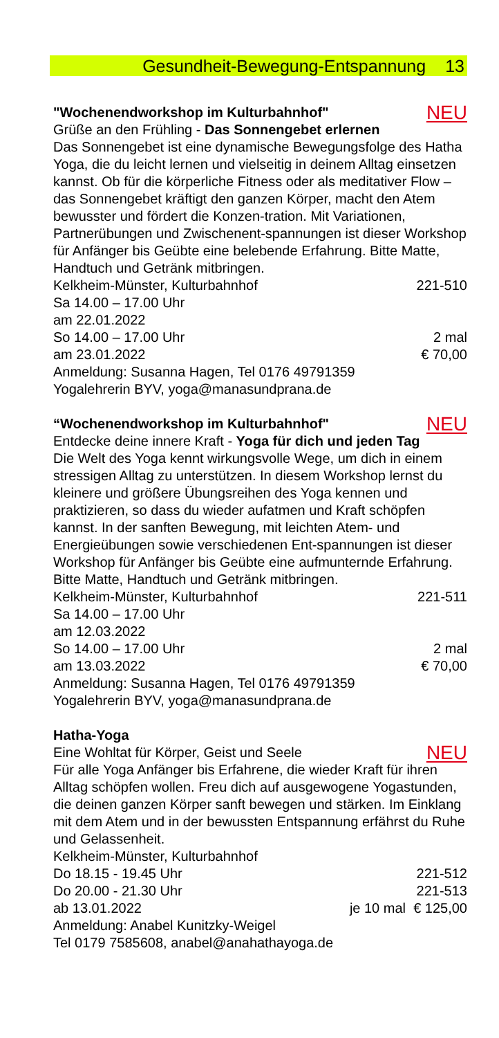Gesundheit-Bewegung-Entspannung 13
"Wochenendworkshop im Kulturbahnhof" NEU
Grüße an den Frühling - Das Sonnengebet erlernen
Das Sonnengebet ist eine dynamische Bewegungsfolge des Hatha Yoga, die du leicht lernen und vielseitig in deinem Alltag einsetzen kannst. Ob für die körperliche Fitness oder als meditativer Flow – das Sonnengebet kräftigt den ganzen Körper, macht den Atem bewusster und fördert die Konzen-tration. Mit Variationen, Partnerübungen und Zwischenent-spannungen ist dieser Workshop für Anfänger bis Geübte eine belebende Erfahrung. Bitte Matte, Handtuch und Getränk mitbringen.
Kelkheim-Münster, Kulturbahnhof 221-510
Sa 14.00 – 17.00 Uhr
am 22.01.2022
So 14.00 – 17.00 Uhr 2 mal
am 23.01.2022 € 70,00
Anmeldung: Susanna Hagen, Tel 0176 49791359
Yogalehrerin BYV, yoga@manasundprana.de
“Wochenendworkshop im Kulturbahnhof" NEU
Entdecke deine innere Kraft - Yoga für dich und jeden Tag
Die Welt des Yoga kennt wirkungsvolle Wege, um dich in einem stressigen Alltag zu unterstützen. In diesem Workshop lernst du kleinere und größere Übungsreihen des Yoga kennen und praktizieren, so dass du wieder aufatmen und Kraft schöpfen kannst. In der sanften Bewegung, mit leichten Atem- und Energieübungen sowie verschiedenen Ent-spannungen ist dieser Workshop für Anfänger bis Geübte eine aufmunternde Erfahrung.
Bitte Matte, Handtuch und Getränk mitbringen.
Kelkheim-Münster, Kulturbahnhof 221-511
Sa 14.00 – 17.00 Uhr
am 12.03.2022
So 14.00 – 17.00 Uhr 2 mal
am 13.03.2022 € 70,00
Anmeldung: Susanna Hagen, Tel 0176 49791359
Yogalehrerin BYV, yoga@manasundprana.de
Hatha-Yoga
Eine Wohltat für Körper, Geist und Seele NEU
Für alle Yoga Anfänger bis Erfahrene, die wieder Kraft für ihren Alltag schöpfen wollen. Freu dich auf ausgewogene Yogastunden, die deinen ganzen Körper sanft bewegen und stärken. Im Einklang mit dem Atem und in der bewussten Entspannung erfährst du Ruhe und Gelassenheit.
Kelkheim-Münster, Kulturbahnhof
Do 18.15 - 19.45 Uhr 221-512
Do 20.00 - 21.30 Uhr 221-513
ab 13.01.2022 je 10 mal € 125,00
Anmeldung: Anabel Kunitzky-Weigel
Tel 0179 7585608, anabel@anahathayoga.de